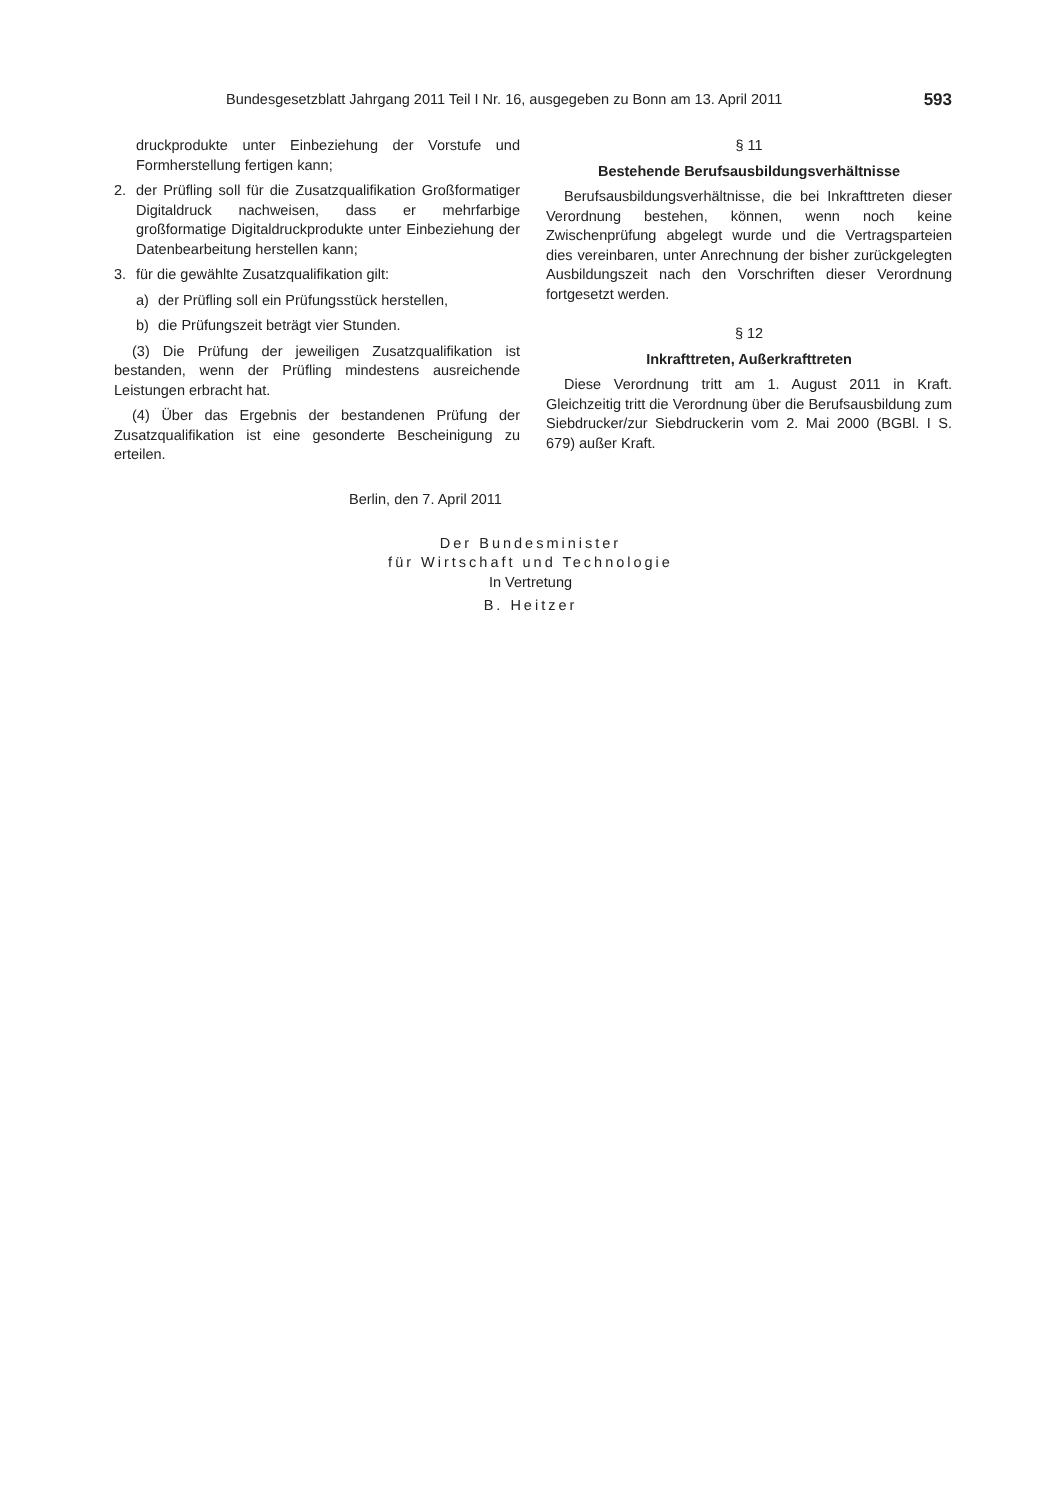Bundesgesetzblatt Jahrgang 2011 Teil I Nr. 16, ausgegeben zu Bonn am 13. April 2011 593
druckprodukte unter Einbeziehung der Vorstufe und Formherstellung fertigen kann;
2. der Prüfling soll für die Zusatzqualifikation Großformatiger Digitaldruck nachweisen, dass er mehrfarbige großformatige Digitaldruckprodukte unter Einbeziehung der Datenbearbeitung herstellen kann;
3. für die gewählte Zusatzqualifikation gilt:
a) der Prüfling soll ein Prüfungsstück herstellen,
b) die Prüfungszeit beträgt vier Stunden.
(3) Die Prüfung der jeweiligen Zusatzqualifikation ist bestanden, wenn der Prüfling mindestens ausreichende Leistungen erbracht hat.
(4) Über das Ergebnis der bestandenen Prüfung der Zusatzqualifikation ist eine gesonderte Bescheinigung zu erteilen.
§ 11
Bestehende Berufsausbildungsverhältnisse
Berufsausbildungsverhältnisse, die bei Inkrafttreten dieser Verordnung bestehen, können, wenn noch keine Zwischenprüfung abgelegt wurde und die Vertragsparteien dies vereinbaren, unter Anrechnung der bisher zurückgelegten Ausbildungszeit nach den Vorschriften dieser Verordnung fortgesetzt werden.
§ 12
Inkrafttreten, Außerkrafttreten
Diese Verordnung tritt am 1. August 2011 in Kraft. Gleichzeitig tritt die Verordnung über die Berufsausbildung zum Siebdrucker/zur Siebdruckerin vom 2. Mai 2000 (BGBl. I S. 679) außer Kraft.
Berlin, den 7. April 2011
Der Bundesminister
für Wirtschaft und Technologie
In Vertretung
B. Heitzer